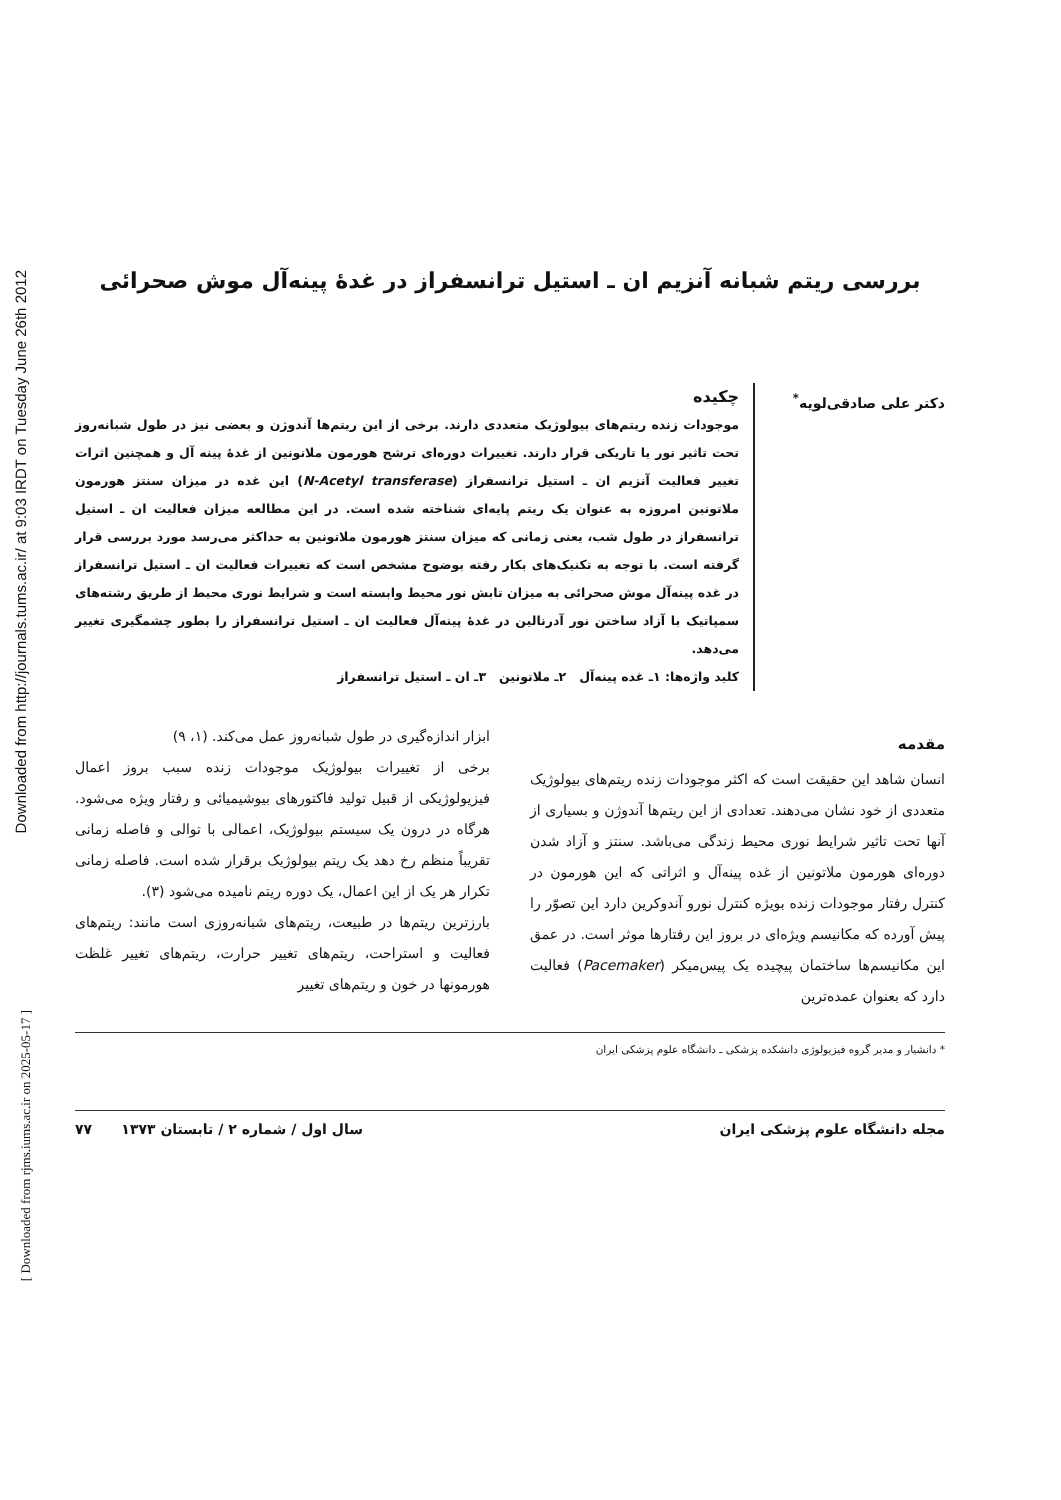Downloaded from http://journals.tums.ac.ir/ at 9:03 IRDT on Tuesday June 26th 2012
[ Downloaded from rjms.iums.ac.ir on 2025-05-17 ]
بررسی ریتم شبانه آنزیم ان ـ استیل ترانسفراز در غدۀ پینه‌آل موش صحرائی
دکتر علی صادقی‌لویه<sup>*</sup>
چکیده
موجودات زنده ریتم‌های بیولوژیک متعددی دارند. برخی از این ریتم‌ها آندوژن و بعضی نیز در طول شبانه‌روز تحت تاثیر نور یا تاریکی قرار دارند. تغییرات دوره‌ای ترشح هورمون ملاتونین از غدۀ پینه آل و همچنین اثرات تغییر فعالیت آنزیم ان ـ استیل ترانسفراز (N-Acetyl transferase) این غده در میزان سنتز هورمون ملاتونین امروزه به عنوان یک ریتم پایه‌ای شناخته شده است. در این مطالعه میزان فعالیت ان ـ استیل ترانسفراز در طول شب، یعنی زمانی که میزان سنتز هورمون ملاتونین به حداکثر می‌رسد مورد بررسی قرار گرفته است. با توجه به تکنیک‌های بکار رفته بوضوح مشخص است که تغییرات فعالیت ان ـ استیل ترانسفراز در غده پینه‌آل موش صحرائی به میزان تابش نور محیط وابسته است و شرایط نوری محیط از طریق رشته‌های سمپاتیک با آزاد ساختن نور آدرنالین در غدۀ پینه‌آل فعالیت ان ـ استیل ترانسفراز را بطور چشمگیری تغییر می‌دهد.
کلید واژه‌ها: ۱ـ غده پینه‌آل ۲ـ ملاتونین ۳ـ ان ـ استیل ترانسفراز
مقدمه
انسان شاهد این حقیقت است که اکثر موجودات زنده ریتم‌های بیولوژیک متعددی از خود نشان می‌دهند. تعدادی از این ریتم‌ها آندوژن و بسیاری از آنها تحت تاثیر شرایط نوری محیط زندگی می‌باشد. سنتز و آزاد شدن دوره‌ای هورمون ملاتونین از غده پینه‌آل و اثراتی که این هورمون در کنترل رفتار موجودات زنده بویژه کنترل نورو آندوکرین دارد این تصوّر را پیش آورده که مکانیسم ویژه‌ای در بروز این رفتارها موثر است. در عمق این مکانیسم‌ها ساختمان پیچیده یک پیس‌میکر (Pacemaker) فعالیت دارد که بعنوان عمده‌ترین
ابزار اندازه‌گیری در طول شبانه‌روز عمل می‌کند. (۱، ۹)
برخی از تغییرات بیولوژیک موجودات زنده سبب بروز اعمال فیزیولوژیکی از قبیل تولید فاکتورهای بیوشیمیائی و رفتار ویژه می‌شود. هرگاه در درون یک سیستم بیولوژیک، اعمالی با توالی و فاصله زمانی تقریباً منظم رخ دهد یک ریتم بیولوژیک برقرار شده است. فاصله زمانی تکرار هر یک از این اعمال، یک دوره ریتم نامیده می‌شود (۳).
بارزترین ریتم‌ها در طبیعت، ریتم‌های شبانه‌روزی است مانند: ریتم‌های فعالیت و استراحت، ریتم‌های تغییر حرارت، ریتم‌های تغییر غلظت هورمونها در خون و ریتم‌های تغییر
* دانشیار و مدیر گروه فیزیولوژی دانشکده پزشکی ـ دانشگاه علوم پزشکی ایران
مجله دانشگاه علوم پزشکی ایران سال اول / شماره ۲ / تابستان ۱۳۷۳ ۷۷